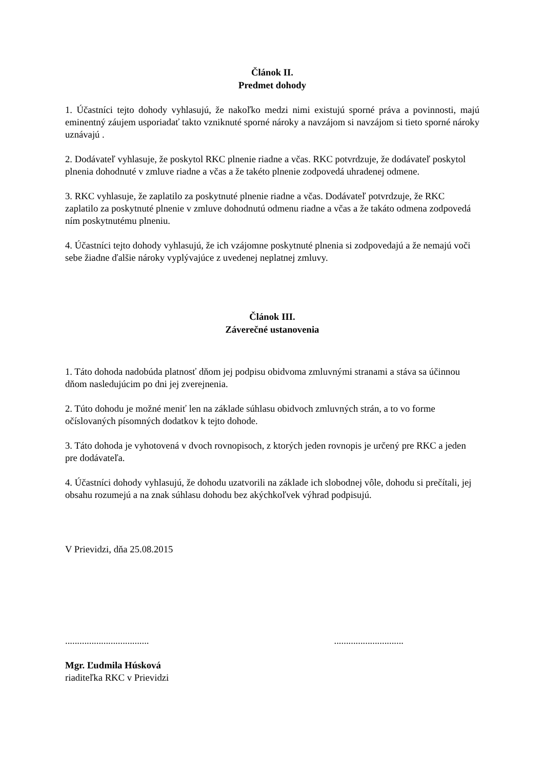Článok II.
Predmet dohody
1. Účastníci tejto dohody vyhlasujú, že nakoľko medzi nimi existujú sporné práva a povinnosti, majú eminentný záujem usporiadať takto vzniknuté sporné nároky a navzájom si navzájom si tieto sporné nároky uznávajú .
2. Dodávateľ vyhlasuje, že poskytol RKC plnenie riadne a včas. RKC potvrdzuje, že dodávateľ poskytol plnenia dohodnuté v zmluve riadne a včas a že takéto plnenie zodpovedá uhradenej odmene.
3. RKC vyhlasuje, že zaplatilo za poskytnuté plnenie riadne a včas. Dodávateľ potvrdzuje, že RKC zaplatilo za poskytnuté plnenie v zmluve dohodnutú odmenu riadne a včas a že takáto odmena zodpovedá ním poskytnutému plneniu.
4. Účastníci tejto dohody vyhlasujú, že ich vzájomne poskytnuté plnenia si zodpovedajú a že nemajú voči sebe žiadne ďalšie nároky vyplývajúce z uvedenej neplatnej zmluvy.
Článok III.
Záverečné ustanovenia
1. Táto dohoda nadobúda platnosť dňom jej podpisu obidvoma zmluvnými stranami a stáva sa účinnou dňom nasledujúcim po dni jej zverejnenia.
2. Túto dohodu je možné meniť len na základe súhlasu obidvoch zmluvných strán, a to vo forme očíslovaných písomných dodatkov k tejto dohode.
3. Táto dohoda je vyhotovená v dvoch rovnopisoch, z ktorých jeden rovnopis je určený pre RKC a jeden pre dodávateľa.
4. Účastníci dohody vyhlasujú, že dohodu uzatvorili na základe ich slobodnej vôle, dohodu si prečítali, jej obsahu rozumejú a na znak súhlasu dohodu bez akýchkoľvek výhrad podpisujú.
V Prievidzi, dňa 25.08.2015
................................... .............................
Mgr. Ľudmila Húsková
riaditeľka RKC v Prievidzi